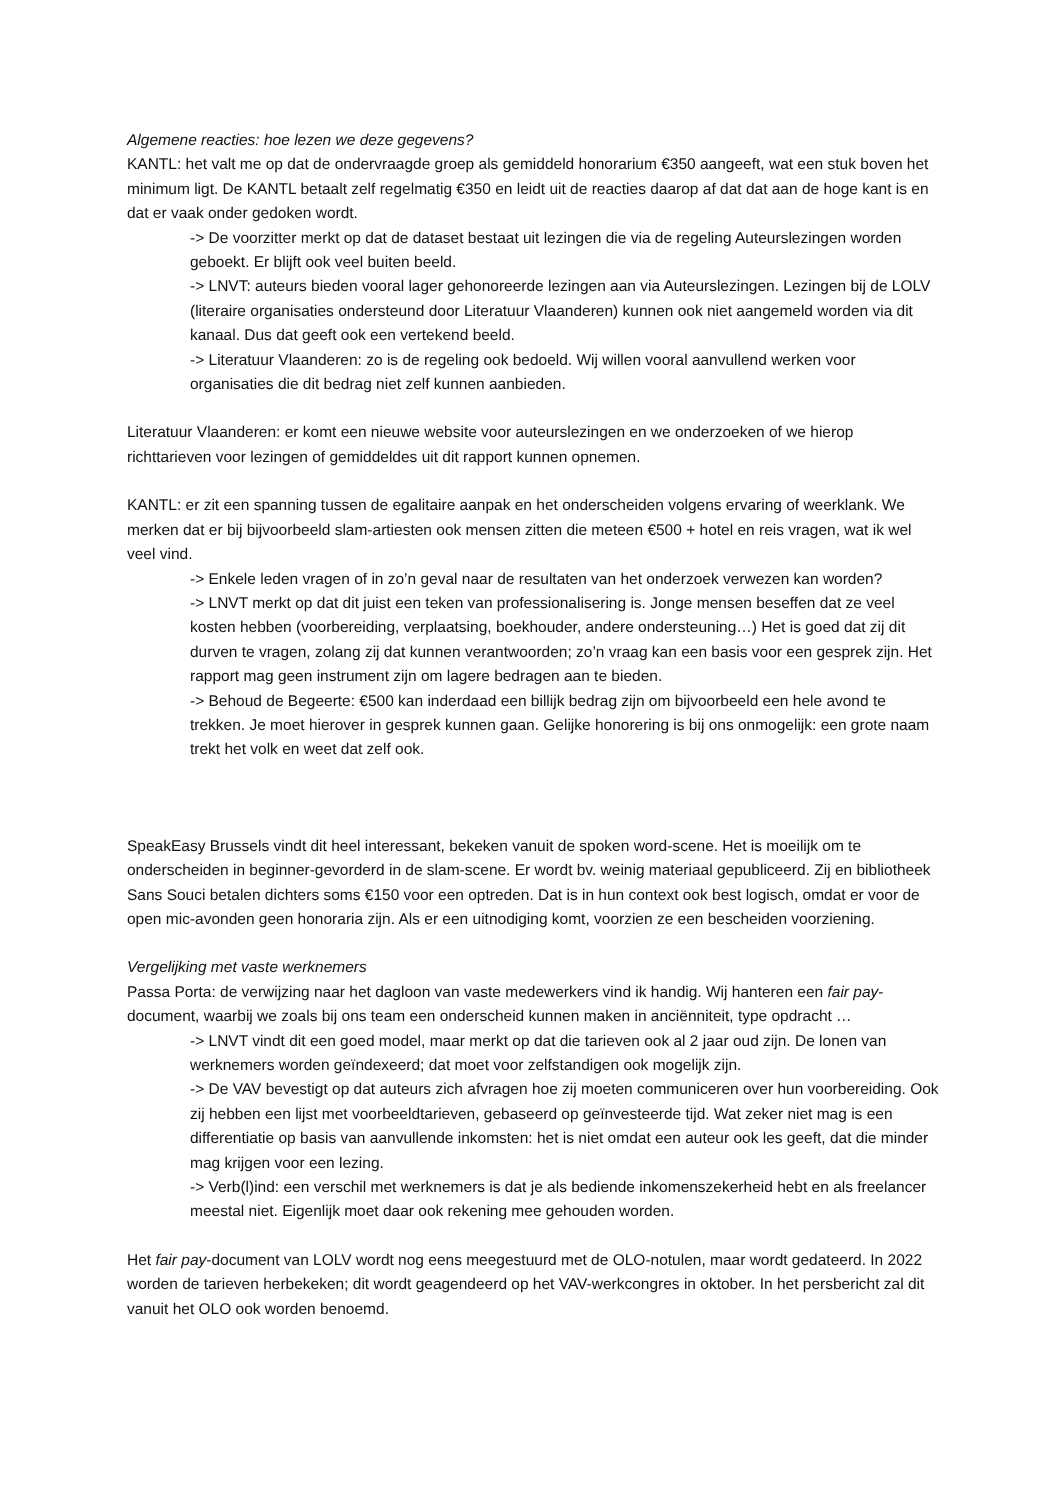Algemene reacties: hoe lezen we deze gegevens?
KANTL: het valt me op dat de ondervraagde groep als gemiddeld honorarium €350 aangeeft, wat een stuk boven het minimum ligt. De KANTL betaalt zelf regelmatig €350 en leidt uit de reacties daarop af dat dat aan de hoge kant is en dat er vaak onder gedoken wordt.
-> De voorzitter merkt op dat de dataset bestaat uit lezingen die via de regeling Auteurslezingen worden geboekt. Er blijft ook veel buiten beeld.
-> LNVT: auteurs bieden vooral lager gehonoreerde lezingen aan via Auteurslezingen. Lezingen bij de LOLV (literaire organisaties ondersteund door Literatuur Vlaanderen) kunnen ook niet aangemeld worden via dit kanaal. Dus dat geeft ook een vertekend beeld.
-> Literatuur Vlaanderen: zo is de regeling ook bedoeld. Wij willen vooral aanvullend werken voor organisaties die dit bedrag niet zelf kunnen aanbieden.
Literatuur Vlaanderen: er komt een nieuwe website voor auteurslezingen en we onderzoeken of we hierop richttarieven voor lezingen of gemiddeldes uit dit rapport kunnen opnemen.
KANTL: er zit een spanning tussen de egalitaire aanpak en het onderscheiden volgens ervaring of weerklank. We merken dat er bij bijvoorbeeld slam-artiesten ook mensen zitten die meteen €500 + hotel en reis vragen, wat ik wel veel vind.
-> Enkele leden vragen of in zo’n geval naar de resultaten van het onderzoek verwezen kan worden?
-> LNVT merkt op dat dit juist een teken van professionalisering is. Jonge mensen beseffen dat ze veel kosten hebben (voorbereiding, verplaatsing, boekhouder, andere ondersteuning…) Het is goed dat zij dit durven te vragen, zolang zij dat kunnen verantwoorden; zo’n vraag kan een basis voor een gesprek zijn. Het rapport mag geen instrument zijn om lagere bedragen aan te bieden.
-> Behoud de Begeerte: €500 kan inderdaad een billijk bedrag zijn om bijvoorbeeld een hele avond te trekken. Je moet hierover in gesprek kunnen gaan. Gelijke honorering is bij ons onmogelijk: een grote naam trekt het volk en weet dat zelf ook.
SpeakEasy Brussels vindt dit heel interessant, bekeken vanuit de spoken word-scene. Het is moeilijk om te onderscheiden in beginner-gevorderd in de slam-scene. Er wordt bv. weinig materiaal gepubliceerd. Zij en bibliotheek Sans Souci betalen dichters soms €150 voor een optreden. Dat is in hun context ook best logisch, omdat er voor de open mic-avonden geen honoraria zijn. Als er een uitnodiging komt, voorzien ze een bescheiden voorziening.
Vergelijking met vaste werknemers
Passa Porta: de verwijzing naar het dagloon van vaste medewerkers vind ik handig. Wij hanteren een fair pay-document, waarbij we zoals bij ons team een onderscheid kunnen maken in anciënniteit, type opdracht …
-> LNVT vindt dit een goed model, maar merkt op dat die tarieven ook al 2 jaar oud zijn. De lonen van werknemers worden geïndexeerd; dat moet voor zelfstandigen ook mogelijk zijn.
-> De VAV bevestigt op dat auteurs zich afvragen hoe zij moeten communiceren over hun voorbereiding. Ook zij hebben een lijst met voorbeeldtarieven, gebaseerd op geïnvesteerde tijd. Wat zeker niet mag is een differentiatie op basis van aanvullende inkomsten: het is niet omdat een auteur ook les geeft, dat die minder mag krijgen voor een lezing.
-> Verb(l)ind: een verschil met werknemers is dat je als bediende inkomenszekerheid hebt en als freelancer meestal niet. Eigenlijk moet daar ook rekening mee gehouden worden.
Het fair pay-document van LOLV wordt nog eens meegestuurd met de OLO-notulen, maar wordt gedateerd. In 2022 worden de tarieven herbekeken; dit wordt geagendeerd op het VAV-werkcongres in oktober. In het persbericht zal dit vanuit het OLO ook worden benoemd.